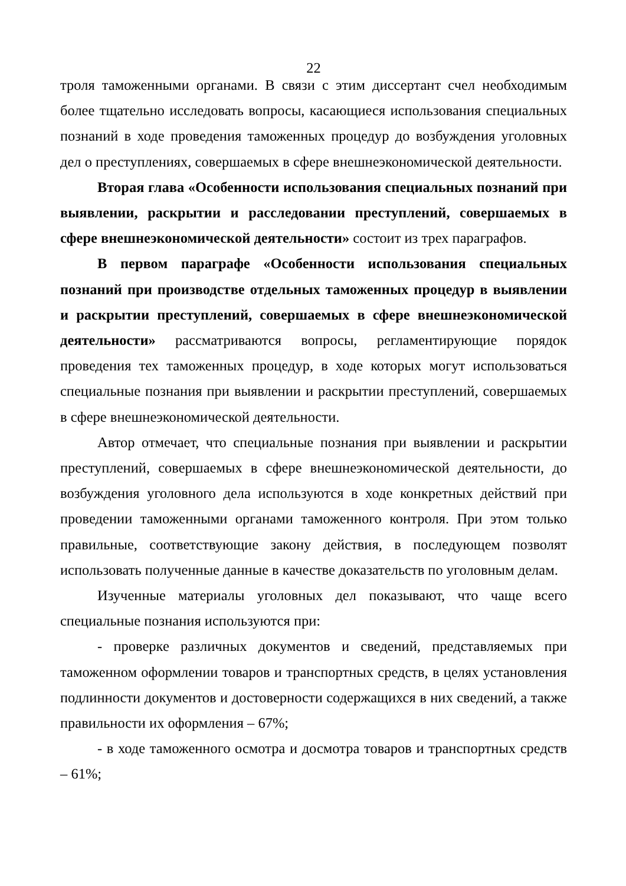22
троля таможенными органами. В связи с этим диссертант счел необходимым более тщательно исследовать вопросы, касающиеся использования специальных познаний в ходе проведения таможенных процедур до возбуждения уголовных дел о преступлениях, совершаемых в сфере внешнеэкономической деятельности.
Вторая глава «Особенности использования специальных познаний при выявлении, раскрытии и расследовании преступлений, совершаемых в сфере внешнеэкономической деятельности» состоит из трех параграфов.
В первом параграфе «Особенности использования специальных познаний при производстве отдельных таможенных процедур в выявлении и раскрытии преступлений, совершаемых в сфере внешнеэкономической деятельности» рассматриваются вопросы, регламентирующие порядок проведения тех таможенных процедур, в ходе которых могут использоваться специальные познания при выявлении и раскрытии преступлений, совершаемых в сфере внешнеэкономической деятельности.
Автор отмечает, что специальные познания при выявлении и раскрытии преступлений, совершаемых в сфере внешнеэкономической деятельности, до возбуждения уголовного дела используются в ходе конкретных действий при проведении таможенными органами таможенного контроля. При этом только правильные, соответствующие закону действия, в последующем позволят использовать полученные данные в качестве доказательств по уголовным делам.
Изученные материалы уголовных дел показывают, что чаще всего специальные познания используются при:
- проверке различных документов и сведений, представляемых при таможенном оформлении товаров и транспортных средств, в целях установления подлинности документов и достоверности содержащихся в них сведений, а также правильности их оформления – 67%;
- в ходе таможенного осмотра и досмотра товаров и транспортных средств – 61%;